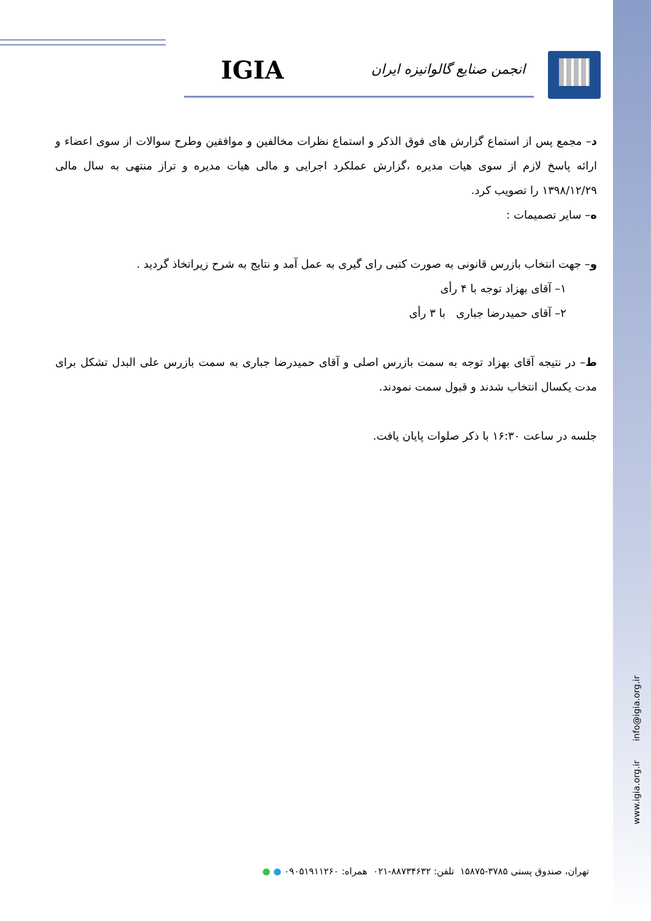IGIA انجمن صنایع گالوانیزه ایران
د– مجمع پس از استماع گزارش های فوق الذکر و استماع نظرات مخالفین و موافقین وطرح سوالات از سوی اعضاء و ارائه پاسخ لازم از سوی هیات مدیره ،گزارش عملکرد اجرایی و مالی هیات مدیره و تراز منتهی به سال مالی ۱۳۹۸/۱۲/۲۹ را تصویب کرد.
ه– سایر تصمیمات :
و– جهت انتخاب بازرس قانونی به صورت کتبی رای گیری به عمل آمد و نتایج به شرح زیراتخاذ گردید .
۱– آقای بهزاد توجه با ۴ رأی
۲– آقای حمیدرضا جباری با ۳ رأی
ط– در نتیجه آقای بهزاد توجه به سمت بازرس اصلی و آقای حمیدرضا جباری به سمت بازرس علی البدل تشکل برای مدت یکسال انتخاب شدند و قبول سمت نمودند.
جلسه در ساعت ۱۶:۳۰ با ذکر صلوات پایان یافت.
www.igia.org.ir info@igia.org.ir
تهران، صندوق پستی ۳۷۸۵-۱۵۸۷۵ تلفن: ۸۸۷۳۴۶۳۲-۰۲۱ همراه: ۰۹۰۵۱۹۱۱۲۶۰ ● ●